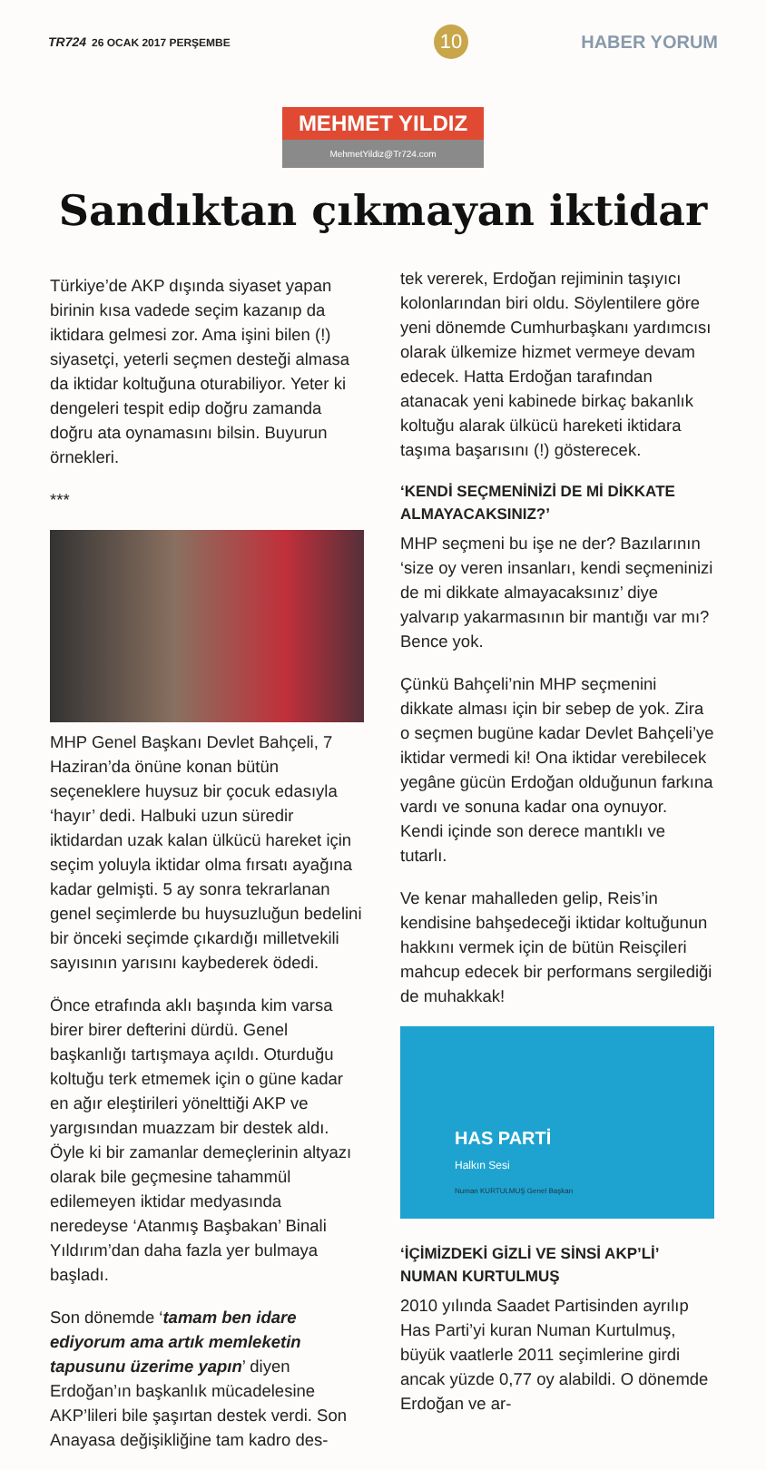TR724 26 OCAK 2017 PERŞEMBE
10
HABER YORUM
MEHMET YILDIZ
MehmetYildiz@Tr724.com
Sandıktan çıkmayan iktidar
Türkiye’de AKP dışında siyaset yapan birinin kısa vadede seçim kazanıp da iktidara gelmesi zor. Ama işini bilen (!) siyasetçi, yeterli seçmen desteği almasa da iktidar koltuğuna oturabiliyor. Yeter ki dengeleri tespit edip doğru zamanda doğru ata oynamasını bilsin. Buyurun örnekleri.
***
MHP Genel Başkanı Devlet Bahçeli, 7 Haziran’da önüne konan bütün seçeneklere huysuz bir çocuk edasıyla ‘hayır’ dedi. Halbuki uzun süredir iktidardan uzak kalan ülkücü hareket için seçim yoluyla iktidar olma fırsatı ayağına kadar gelmişti. 5 ay sonra tekrarlanan genel seçimlerde bu huysuzluğun bedelini bir önceki seçimde çıkardığı milletvekili sayısının yarısını kaybederek ödedi.
Önce etrafında aklı başında kim varsa birer birer defterini dürdü. Genel başkanlığı tartışmaya açıldı. Oturduğu koltuğu terk etmemek için o güne kadar en ağır eleştirileri yönelttiği AKP ve yargısından muazzam bir destek aldı. Öyle ki bir zamanlar demeçlerinin altyazı olarak bile geçmesine tahammül edilemeyen iktidar medyasında neredeyse ‘Atanmış Başbakan’ Binali Yıldırım’dan daha fazla yer bulmaya başladı.
Son dönemde ‘tamam ben idare ediyorum ama artık memleketin tapusunu üzerime yapın’ diyen Erdoğan’ın başkanlık mücadelesine AKP’lileri bile şaşırtan destek verdi. Son Anayasa değişikliğine tam kadro des-
tek vererek, Erdoğan rejiminin taşıyıcı kolonlarından biri oldu. Söylentilere göre yeni dönemde Cumhurbaşkanı yardımcısı olarak ülkemize hizmet vermeye devam edecek. Hatta Erdoğan tarafından atanacak yeni kabinede birkaç bakanlık koltuğu alarak ülkücü hareketi iktidara taşıma başarısını (!) gösterecek.
‘KENDİ SEÇMENİNİZİ DE Mİ DİKKATE ALMAYACAKSINIZ?’
MHP seçmeni bu işe ne der? Bazılarının ‘size oy veren insanları, kendi seçmeninizi de mi dikkate almayacaksınız’ diye yalvarıp yakarmasının bir mantığı var mı? Bence yok.
Çünkü Bahçeli’nin MHP seçmenini dikkate alması için bir sebep de yok. Zira o seçmen bugüne kadar Devlet Bahçeli’ye iktidar vermedi ki! Ona iktidar verebilecek yegâne gücün Erdoğan olduğunun farkına vardı ve sonuna kadar ona oynuyor. Kendi içinde son derece mantıklı ve tutarlı.
Ve kenar mahalleden gelip, Reis’in kendisine bahşedeceği iktidar koltuğunun hakkını vermek için de bütün Reisçileri mahcup edecek bir performans sergilediği de muhakkak!
HAS PARTİ
Halkın Sesi
Numan KURTULMUŞ Genel Başkan
‘İÇİMİZDEKİ GİZLİ VE SİNSİ AKP’Lİ’ NUMAN KURTULMUŞ
2010 yılında Saadet Partisinden ayrılıp Has Parti’yi kuran Numan Kurtulmuş, büyük vaatlerle 2011 seçimlerine girdi ancak yüzde 0,77 oy alabildi. O dönemde Erdoğan ve ar-